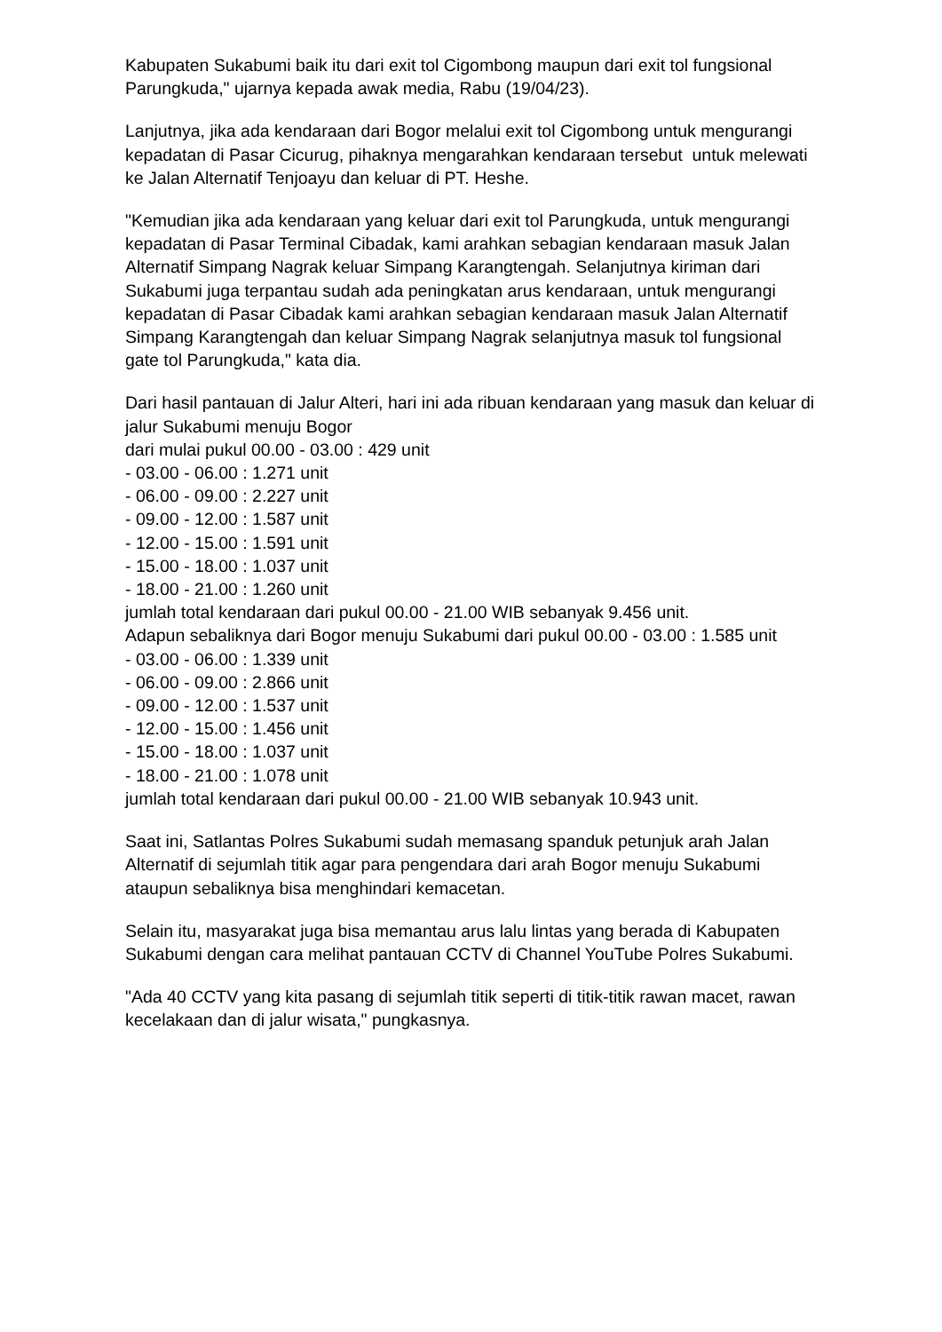Kabupaten Sukabumi baik itu dari exit tol Cigombong maupun dari exit tol fungsional Parungkuda," ujarnya kepada awak media, Rabu (19/04/23).
Lanjutnya, jika ada kendaraan dari Bogor melalui exit tol Cigombong untuk mengurangi kepadatan di Pasar Cicurug, pihaknya mengarahkan kendaraan tersebut untuk melewati ke Jalan Alternatif Tenjoayu dan keluar di PT. Heshe.
"Kemudian jika ada kendaraan yang keluar dari exit tol Parungkuda, untuk mengurangi kepadatan di Pasar Terminal Cibadak, kami arahkan sebagian kendaraan masuk Jalan Alternatif Simpang Nagrak keluar Simpang Karangtengah. Selanjutnya kiriman dari Sukabumi juga terpantau sudah ada peningkatan arus kendaraan, untuk mengurangi kepadatan di Pasar Cibadak kami arahkan sebagian kendaraan masuk Jalan Alternatif Simpang Karangtengah dan keluar Simpang Nagrak selanjutnya masuk tol fungsional gate tol Parungkuda," kata dia.
Dari hasil pantauan di Jalur Alteri, hari ini ada ribuan kendaraan yang masuk dan keluar di jalur Sukabumi menuju Bogor
dari mulai pukul 00.00 - 03.00 : 429 unit
- 03.00 - 06.00 : 1.271 unit
- 06.00 - 09.00 : 2.227 unit
- 09.00 - 12.00 : 1.587 unit
- 12.00 - 15.00 : 1.591 unit
- 15.00 - 18.00 : 1.037 unit
- 18.00 - 21.00 : 1.260 unit
jumlah total kendaraan dari pukul 00.00 - 21.00 WIB sebanyak 9.456 unit.
Adapun sebaliknya dari Bogor menuju Sukabumi dari pukul 00.00 - 03.00 : 1.585 unit
- 03.00 - 06.00 : 1.339 unit
- 06.00 - 09.00 : 2.866 unit
- 09.00 - 12.00 : 1.537 unit
- 12.00 - 15.00 : 1.456 unit
- 15.00 - 18.00 : 1.037 unit
- 18.00 - 21.00 : 1.078 unit
jumlah total kendaraan dari pukul 00.00 - 21.00 WIB sebanyak 10.943 unit.
Saat ini, Satlantas Polres Sukabumi sudah memasang spanduk petunjuk arah Jalan Alternatif di sejumlah titik agar para pengendara dari arah Bogor menuju Sukabumi ataupun sebaliknya bisa menghindari kemacetan.
Selain itu, masyarakat juga bisa memantau arus lalu lintas yang berada di Kabupaten Sukabumi dengan cara melihat pantauan CCTV di Channel YouTube Polres Sukabumi.
"Ada 40 CCTV yang kita pasang di sejumlah titik seperti di titik-titik rawan macet, rawan kecelakaan dan di jalur wisata," pungkasnya.